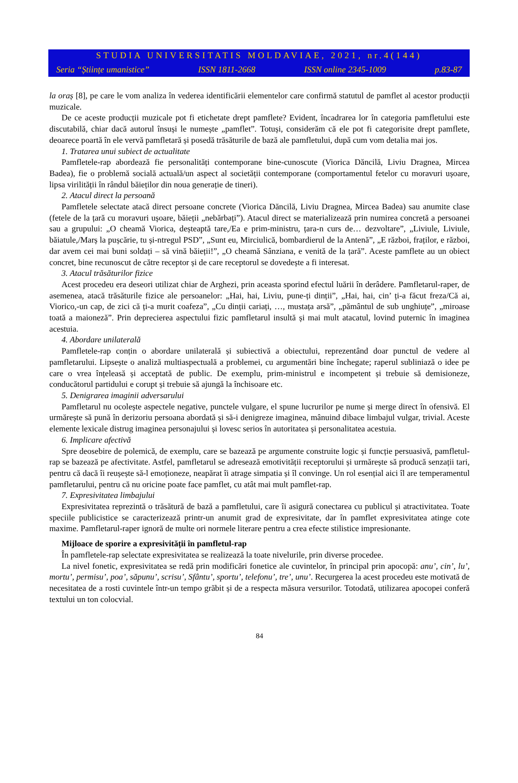STUDIA UNIVERSITATIS MOLDAVIAE, 2021, nr.4(144)
Seria “Științe umanistice” ISSN 1811-2668 ISSN online 2345-1009 p.83-87
la oraș [8], pe care le vom analiza în vederea identificării elementelor care confirmă statutul de pamflet al acestor producții muzicale.
De ce aceste producții muzicale pot fi etichetate drept pamflete? Evident, încadrarea lor în categoria pamfle­tului este discutabilă, chiar dacă autorul însuși le numește „pamflet”. Totuși, considerăm că ele pot fi catego­risite drept pamflete, deoarece poartă în ele vervă pamfletară și posedă trăsăturile de bază ale pamfletului, după cum vom detalia mai jos.
1. Tratarea unui subiect de actualitate
Pamfletele-rap abordează fie personalități contemporane bine-cunoscute (Viorica Dăncilă, Liviu Dragnea, Mircea Badea), fie o problemă socială actuală/un aspect al societății contemporane (comportamentul fetelor cu moravuri ușoare, lipsa virilității în rândul băieților din noua generație de tineri).
2. Atacul direct la persoană
Pamfletele selectate atacă direct persoane concrete (Viorica Dăncilă, Liviu Dragnea, Mircea Badea) sau anumite clase (fetele de la țară cu moravuri ușoare, băieții „nebărbați”). Atacul direct se materializează prin numirea concretă a persoanei sau a grupului: „O cheamă Viorica, deșteaptă tare,/Ea e prim-ministru, țara-n curs de… dezvoltare”, „Liviule, Liviule, băiatule,/Marș la pușcărie, tu și-ntregul PSD”, „Sunt eu, Mirciulică, bombardierul de la Antenă”, „E război, fraților, e război, dar avem cei mai buni soldați – să vină băieții!”, „O cheamă Sânziana, e venită de la țară”. Aceste pamflete au un obiect concret, bine recunoscut de către receptor și de care receptorul se dovedește a fi interesat.
3. Atacul trăsăturilor fizice
Acest procedeu era deseori utilizat chiar de Arghezi, prin aceasta sporind efectul luării în derâdere. Pamfletarul-raper, de asemenea, atacă trăsăturile fizice ale persoanelor: „Hai, hai, Liviu, pune-ți dinții”, „Hai, hai, cin’ ți-a făcut freza/Că ai, Viorico,-un cap, de zici că ți-a murit coafeza”, „Cu dinții cariați, …, mustața arsă”, „pământul de sub unghiuțe”, „miroase toată a maioneză”. Prin deprecierea aspectului fizic pamfletarul insultă și mai mult atacatul, lovind puternic în imaginea acestuia.
4. Abordare unilaterală
Pamfletele-rap conțin o abordare unilaterală și subiectivă a obiectului, reprezentând doar punctul de vedere al pamfletarului. Lipsește o analiză multiaspectuală a problemei, cu argumentări bine închegate; raperul sub­liniază o idee pe care o vrea înțeleasă și acceptată de public. De exemplu, prim-ministrul e incompetent și trebuie să demisioneze, conducătorul partidului e corupt și trebuie să ajungă la închisoare etc.
5. Denigrarea imaginii adversarului
Pamfletarul nu ocolește aspectele negative, punctele vulgare, el spune lucrurilor pe nume și merge direct în ofensivă. El urmărește să pună în derizoriu persoana abordată și să-i denigreze imaginea, mânuind dibace limbajul vulgar, trivial. Aceste elemente lexicale distrug imaginea personajului și lovesc serios în autoritatea și personalitatea acestuia.
6. Implicare afectivă
Spre deosebire de polemică, de exemplu, care se bazează pe argumente construite logic și funcție persuasivă, pamfletul-rap se bazează pe afectivitate. Astfel, pamfletarul se adresează emotivității receptorului și urmărește să producă senzații tari, pentru că dacă îi reușește să-l emoționeze, neapărat îi atrage simpatia și îl convinge. Un rol esențial aici îl are temperamentul pamfletarului, pentru că nu oricine poate face pamflet, cu atât mai mult pamflet-rap.
7. Expresivitatea limbajului
Expresivitatea reprezintă o trăsătură de bază a pamfletului, care îi asigură conectarea cu publicul și atrac­tivitatea. Toate speciile publicistice se caracterizează printr-un anumit grad de expresivitate, dar în pamflet expresivitatea atinge cote maxime. Pamfletarul-raper ignoră de multe ori normele literare pentru a crea efecte stilistice impresionante.
Mijloace de sporire a expresivității în pamfletul-rap
În pamfletele-rap selectate expresivitatea se realizează la toate nivelurile, prin diverse procedee.
La nivel fonetic, expresivitatea se redă prin modificări fonetice ale cuvintelor, în principal prin apocopă: anu’, cin’, lu’, mortu’, permisu’, poa’, săpunu’, scrisu’, Sfântu’, sportu’, telefonu’, tre’, unu’. Recurgerea la acest procedeu este motivată de necesitatea de a rosti cuvintele într-un tempo grăbit și de a respecta măsura versurilor. Totodată, utilizarea apocopei conferă textului un ton colocvial.
84